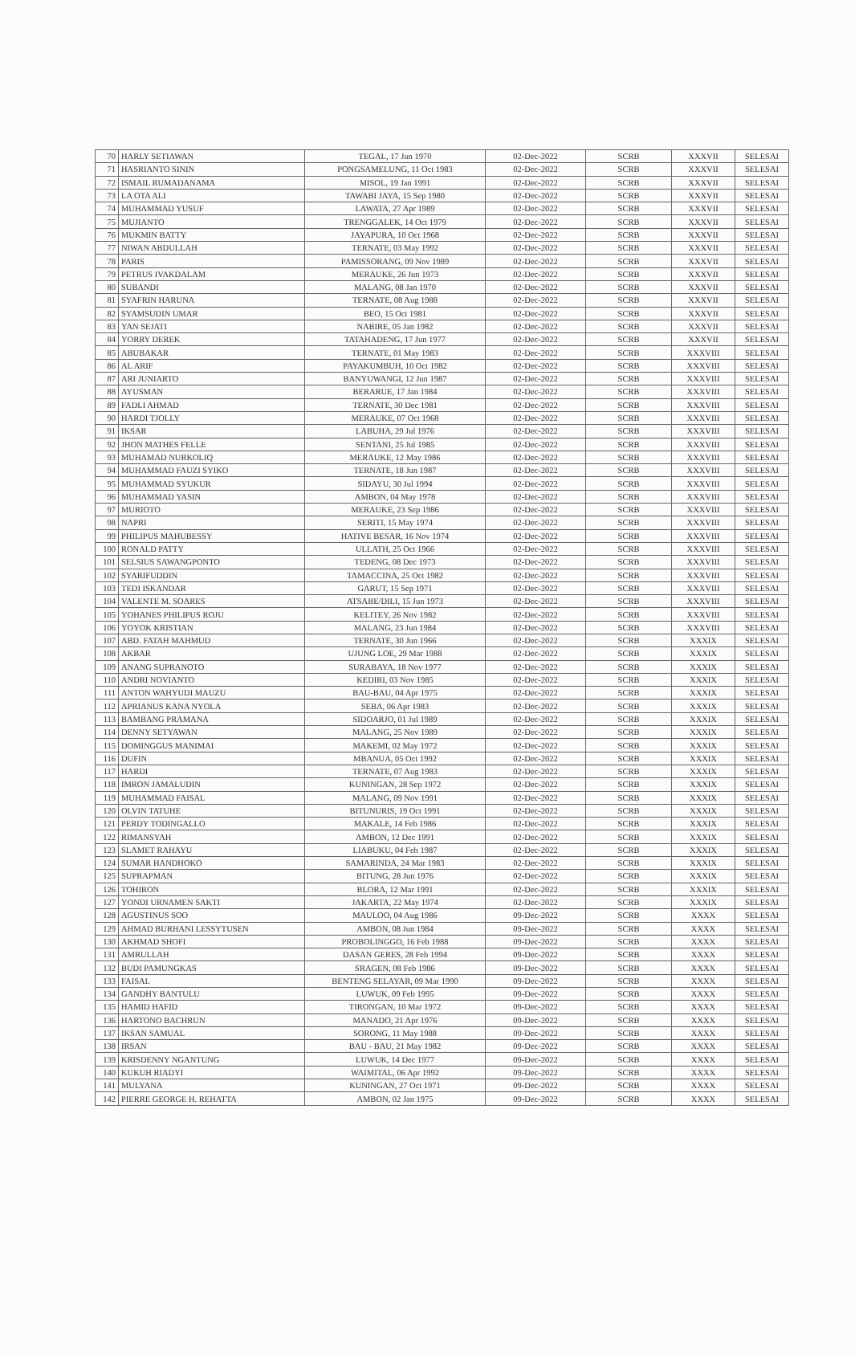| 70 | HARLY SETIAWAN | TEGAL, 17 Jun 1970 | 02-Dec-2022 | SCRB | XXXVII | SELESAI |
| 71 | HASRIANTO SININ | PONGSAMELUNG, 11 Oct 1983 | 02-Dec-2022 | SCRB | XXXVII | SELESAI |
| 72 | ISMAIL RUMADANAMA | MISOL, 19 Jan 1991 | 02-Dec-2022 | SCRB | XXXVII | SELESAI |
| 73 | LA OTA ALI | TAWABI JAYA, 15 Sep 1980 | 02-Dec-2022 | SCRB | XXXVII | SELESAI |
| 74 | MUHAMMAD YUSUF | LAWATA, 27 Apr 1989 | 02-Dec-2022 | SCRB | XXXVII | SELESAI |
| 75 | MUJIANTO | TRENGGALEK, 14 Oct 1979 | 02-Dec-2022 | SCRB | XXXVII | SELESAI |
| 76 | MUKMIN BATTY | JAYAPURA, 10 Oct 1968 | 02-Dec-2022 | SCRB | XXXVII | SELESAI |
| 77 | NIWAN ABDULLAH | TERNATE, 03 May 1992 | 02-Dec-2022 | SCRB | XXXVII | SELESAI |
| 78 | PARIS | PAMISSORANG, 09 Nov 1989 | 02-Dec-2022 | SCRB | XXXVII | SELESAI |
| 79 | PETRUS IVAKDALAM | MERAUKE, 26 Jun 1973 | 02-Dec-2022 | SCRB | XXXVII | SELESAI |
| 80 | SUBANDI | MALANG, 08 Jan 1970 | 02-Dec-2022 | SCRB | XXXVII | SELESAI |
| 81 | SYAFRIN HARUNA | TERNATE, 08 Aug 1988 | 02-Dec-2022 | SCRB | XXXVII | SELESAI |
| 82 | SYAMSUDIN UMAR | BEO, 15 Oct 1981 | 02-Dec-2022 | SCRB | XXXVII | SELESAI |
| 83 | YAN SEJATI | NABIRE, 05 Jan 1982 | 02-Dec-2022 | SCRB | XXXVII | SELESAI |
| 84 | YORRY DEREK | TATAHADENG, 17 Jun 1977 | 02-Dec-2022 | SCRB | XXXVII | SELESAI |
| 85 | ABUBAKAR | TERNATE, 01 May 1983 | 02-Dec-2022 | SCRB | XXXVIII | SELESAI |
| 86 | AL ARIF | PAYAKUMBUH, 10 Oct 1982 | 02-Dec-2022 | SCRB | XXXVIII | SELESAI |
| 87 | ARI JUNIARTO | BANYUWANGI, 12 Jun 1987 | 02-Dec-2022 | SCRB | XXXVIII | SELESAI |
| 88 | AYUSMAN | BERARUE, 17 Jan 1984 | 02-Dec-2022 | SCRB | XXXVIII | SELESAI |
| 89 | FADLI AHMAD | TERNATE, 30 Dec 1981 | 02-Dec-2022 | SCRB | XXXVIII | SELESAI |
| 90 | HARDI TJOLLY | MERAUKE, 07 Oct 1968 | 02-Dec-2022 | SCRB | XXXVIII | SELESAI |
| 91 | IKSAR | LABUHA, 29 Jul 1976 | 02-Dec-2022 | SCRB | XXXVIII | SELESAI |
| 92 | JHON MATHES FELLE | SENTANI, 25 Jul 1985 | 02-Dec-2022 | SCRB | XXXVIII | SELESAI |
| 93 | MUHAMAD NURKOLIQ | MERAUKE, 12 May 1986 | 02-Dec-2022 | SCRB | XXXVIII | SELESAI |
| 94 | MUHAMMAD FAUZI SYIKO | TERNATE, 18 Jun 1987 | 02-Dec-2022 | SCRB | XXXVIII | SELESAI |
| 95 | MUHAMMAD SYUKUR | SIDAYU, 30 Jul 1994 | 02-Dec-2022 | SCRB | XXXVIII | SELESAI |
| 96 | MUHAMMAD YASIN | AMBON, 04 May 1978 | 02-Dec-2022 | SCRB | XXXVIII | SELESAI |
| 97 | MURIOTO | MERAUKE, 23 Sep 1986 | 02-Dec-2022 | SCRB | XXXVIII | SELESAI |
| 98 | NAPRI | SERITI, 15 May 1974 | 02-Dec-2022 | SCRB | XXXVIII | SELESAI |
| 99 | PHILIPUS MAHUBESSY | HATIVE BESAR, 16 Nov 1974 | 02-Dec-2022 | SCRB | XXXVIII | SELESAI |
| 100 | RONALD PATTY | ULLATH, 25 Oct 1966 | 02-Dec-2022 | SCRB | XXXVIII | SELESAI |
| 101 | SELSIUS SAWANGPONTO | TEDENG, 08 Dec 1973 | 02-Dec-2022 | SCRB | XXXVIII | SELESAI |
| 102 | SYARIFUDDIN | TAMACCINA, 25 Oct 1982 | 02-Dec-2022 | SCRB | XXXVIII | SELESAI |
| 103 | TEDI ISKANDAR | GARUT, 15 Sep 1971 | 02-Dec-2022 | SCRB | XXXVIII | SELESAI |
| 104 | VALENTE M. SOARES | ATSABE/DILI, 15 Jun 1973 | 02-Dec-2022 | SCRB | XXXVIII | SELESAI |
| 105 | YOHANES PHILIPUS ROJU | KELITEY, 26 Nov 1982 | 02-Dec-2022 | SCRB | XXXVIII | SELESAI |
| 106 | YOYOK KRISTIAN | MALANG, 23 Jun 1984 | 02-Dec-2022 | SCRB | XXXVIII | SELESAI |
| 107 | ABD. FATAH MAHMUD | TERNATE, 30 Jun 1966 | 02-Dec-2022 | SCRB | XXXIX | SELESAI |
| 108 | AKBAR | UJUNG LOE, 29 Mar 1988 | 02-Dec-2022 | SCRB | XXXIX | SELESAI |
| 109 | ANANG SUPRANOTO | SURABAYA, 18 Nov 1977 | 02-Dec-2022 | SCRB | XXXIX | SELESAI |
| 110 | ANDRI NOVIANTO | KEDIRI, 03 Nov 1985 | 02-Dec-2022 | SCRB | XXXIX | SELESAI |
| 111 | ANTON WAHYUDI MAUZU | BAU-BAU, 04 Apr 1975 | 02-Dec-2022 | SCRB | XXXIX | SELESAI |
| 112 | APRIANUS KANA NYOLA | SEBA, 06 Apr 1983 | 02-Dec-2022 | SCRB | XXXIX | SELESAI |
| 113 | BAMBANG PRAMANA | SIDOARJO, 01 Jul 1989 | 02-Dec-2022 | SCRB | XXXIX | SELESAI |
| 114 | DENNY SETYAWAN | MALANG, 25 Nov 1989 | 02-Dec-2022 | SCRB | XXXIX | SELESAI |
| 115 | DOMINGGUS MANIMAI | MAKEMI, 02 May 1972 | 02-Dec-2022 | SCRB | XXXIX | SELESAI |
| 116 | DUFIN | MBANUA, 05 Oct 1992 | 02-Dec-2022 | SCRB | XXXIX | SELESAI |
| 117 | HARDI | TERNATE, 07 Aug 1983 | 02-Dec-2022 | SCRB | XXXIX | SELESAI |
| 118 | IMRON JAMALUDIN | KUNINGAN, 28 Sep 1972 | 02-Dec-2022 | SCRB | XXXIX | SELESAI |
| 119 | MUHAMMAD FAISAL | MALANG, 09 Nov 1991 | 02-Dec-2022 | SCRB | XXXIX | SELESAI |
| 120 | OLVIN TATUHE | BITUNURIS, 19 Oct 1991 | 02-Dec-2022 | SCRB | XXXIX | SELESAI |
| 121 | PERDY TODINGALLO | MAKALE, 14 Feb 1986 | 02-Dec-2022 | SCRB | XXXIX | SELESAI |
| 122 | RIMANSYAH | AMBON, 12 Dec 1991 | 02-Dec-2022 | SCRB | XXXIX | SELESAI |
| 123 | SLAMET RAHAYU | LIABUKU, 04 Feb 1987 | 02-Dec-2022 | SCRB | XXXIX | SELESAI |
| 124 | SUMAR HANDHOKO | SAMARINDA, 24 Mar 1983 | 02-Dec-2022 | SCRB | XXXIX | SELESAI |
| 125 | SUPRAPMAN | BITUNG, 28 Jun 1976 | 02-Dec-2022 | SCRB | XXXIX | SELESAI |
| 126 | TOHIRON | BLORA, 12 Mar 1991 | 02-Dec-2022 | SCRB | XXXIX | SELESAI |
| 127 | YONDI URNAMEN SAKTI | JAKARTA, 22 May 1974 | 02-Dec-2022 | SCRB | XXXIX | SELESAI |
| 128 | AGUSTINUS SOO | MAULOO, 04 Aug 1986 | 09-Dec-2022 | SCRB | XXXX | SELESAI |
| 129 | AHMAD BURHANI LESSYTUSEN | AMBON, 08 Jun 1984 | 09-Dec-2022 | SCRB | XXXX | SELESAI |
| 130 | AKHMAD SHOFI | PROBOLINGGO, 16 Feb 1988 | 09-Dec-2022 | SCRB | XXXX | SELESAI |
| 131 | AMRULLAH | DASAN GERES, 28 Feb 1994 | 09-Dec-2022 | SCRB | XXXX | SELESAI |
| 132 | BUDI PAMUNGKAS | SRAGEN, 08 Feb 1986 | 09-Dec-2022 | SCRB | XXXX | SELESAI |
| 133 | FAISAL | BENTENG SELAYAR, 09 Mar 1990 | 09-Dec-2022 | SCRB | XXXX | SELESAI |
| 134 | GANDHY BANTULU | LUWUK, 09 Feb 1995 | 09-Dec-2022 | SCRB | XXXX | SELESAI |
| 135 | HAMID HAFID | TIRONGAN, 10 Mar 1972 | 09-Dec-2022 | SCRB | XXXX | SELESAI |
| 136 | HARTONO BACHRUN | MANADO, 21 Apr 1976 | 09-Dec-2022 | SCRB | XXXX | SELESAI |
| 137 | IKSAN SAMUAL | SORONG, 11 May 1988 | 09-Dec-2022 | SCRB | XXXX | SELESAI |
| 138 | IRSAN | BAU - BAU, 21 May 1982 | 09-Dec-2022 | SCRB | XXXX | SELESAI |
| 139 | KRISDENNY NGANTUNG | LUWUK, 14 Dec 1977 | 09-Dec-2022 | SCRB | XXXX | SELESAI |
| 140 | KUKUH RIADYI | WAIMITAL, 06 Apr 1992 | 09-Dec-2022 | SCRB | XXXX | SELESAI |
| 141 | MULYANA | KUNINGAN, 27 Oct 1971 | 09-Dec-2022 | SCRB | XXXX | SELESAI |
| 142 | PIERRE GEORGE H. REHATTA | AMBON, 02 Jan 1975 | 09-Dec-2022 | SCRB | XXXX | SELESAI |